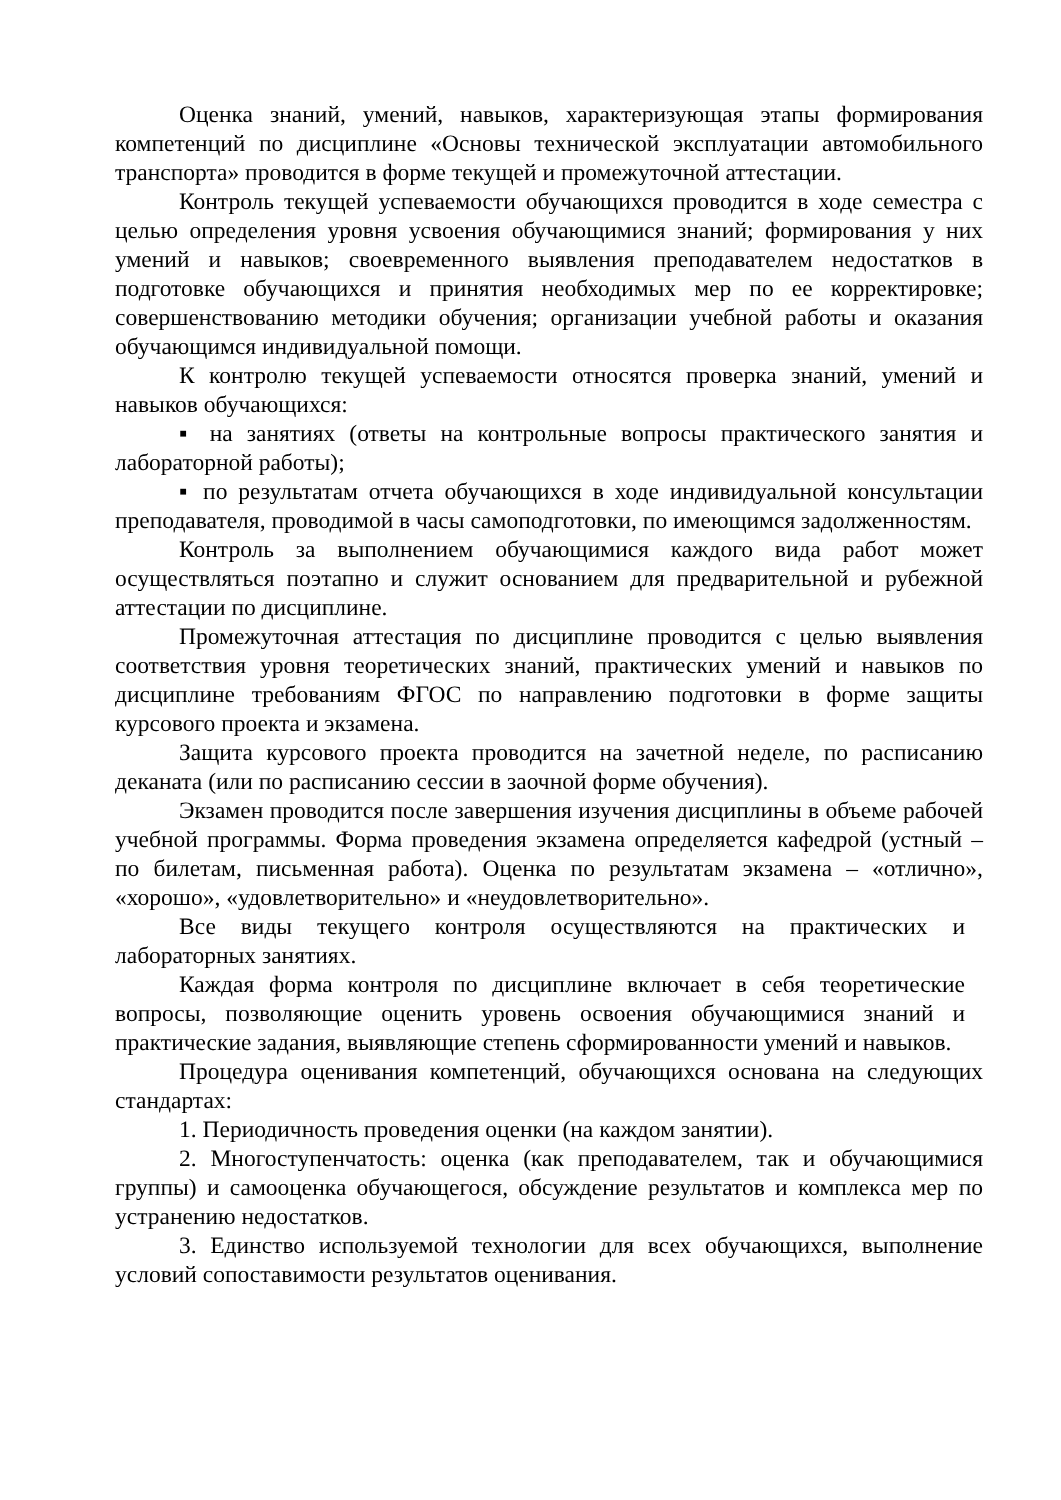Оценка знаний, умений, навыков, характеризующая этапы формирования компетенций по дисциплине «Основы технической эксплуатации автомобильного транспорта» проводится в форме текущей и промежуточной аттестации.
Контроль текущей успеваемости обучающихся проводится в ходе семестра с целью определения уровня усвоения обучающимися знаний; формирования у них умений и навыков; своевременного выявления преподавателем недостатков в подготовке обучающихся и принятия необходимых мер по ее корректировке; совершенствованию методики обучения; организации учебной работы и оказания обучающимся индивидуальной помощи.
К контролю текущей успеваемости относятся проверка знаний, умений и навыков обучающихся:
▪ на занятиях (ответы на контрольные вопросы практического занятия и лабораторной работы);
▪ по результатам отчета обучающихся в ходе индивидуальной консультации преподавателя, проводимой в часы самоподготовки, по имеющимся задолженностям.
Контроль за выполнением обучающимися каждого вида работ может осуществляться поэтапно и служит основанием для предварительной и рубежной аттестации по дисциплине.
Промежуточная аттестация по дисциплине проводится с целью выявления соответствия уровня теоретических знаний, практических умений и навыков по дисциплине требованиям ФГОС по направлению подготовки в форме защиты курсового проекта и экзамена.
Защита курсового проекта проводится на зачетной неделе, по расписанию деканата (или по расписанию сессии в заочной форме обучения).
Экзамен проводится после завершения изучения дисциплины в объеме рабочей учебной программы. Форма проведения экзамена определяется кафедрой (устный – по билетам, письменная работа). Оценка по результатам экзамена – «отлично», «хорошо», «удовлетворительно» и «неудовлетворительно».
Все виды текущего контроля осуществляются на практических и лабораторных занятиях.
Каждая форма контроля по дисциплине включает в себя теоретические вопросы, позволяющие оценить уровень освоения обучающимися знаний и практические задания, выявляющие степень сформированности умений и навыков.
Процедура оценивания компетенций, обучающихся основана на следующих стандартах:
1. Периодичность проведения оценки (на каждом занятии).
2. Многоступенчатость: оценка (как преподавателем, так и обучающимися группы) и самооценка обучающегося, обсуждение результатов и комплекса мер по устранению недостатков.
3. Единство используемой технологии для всех обучающихся, выполнение условий сопоставимости результатов оценивания.